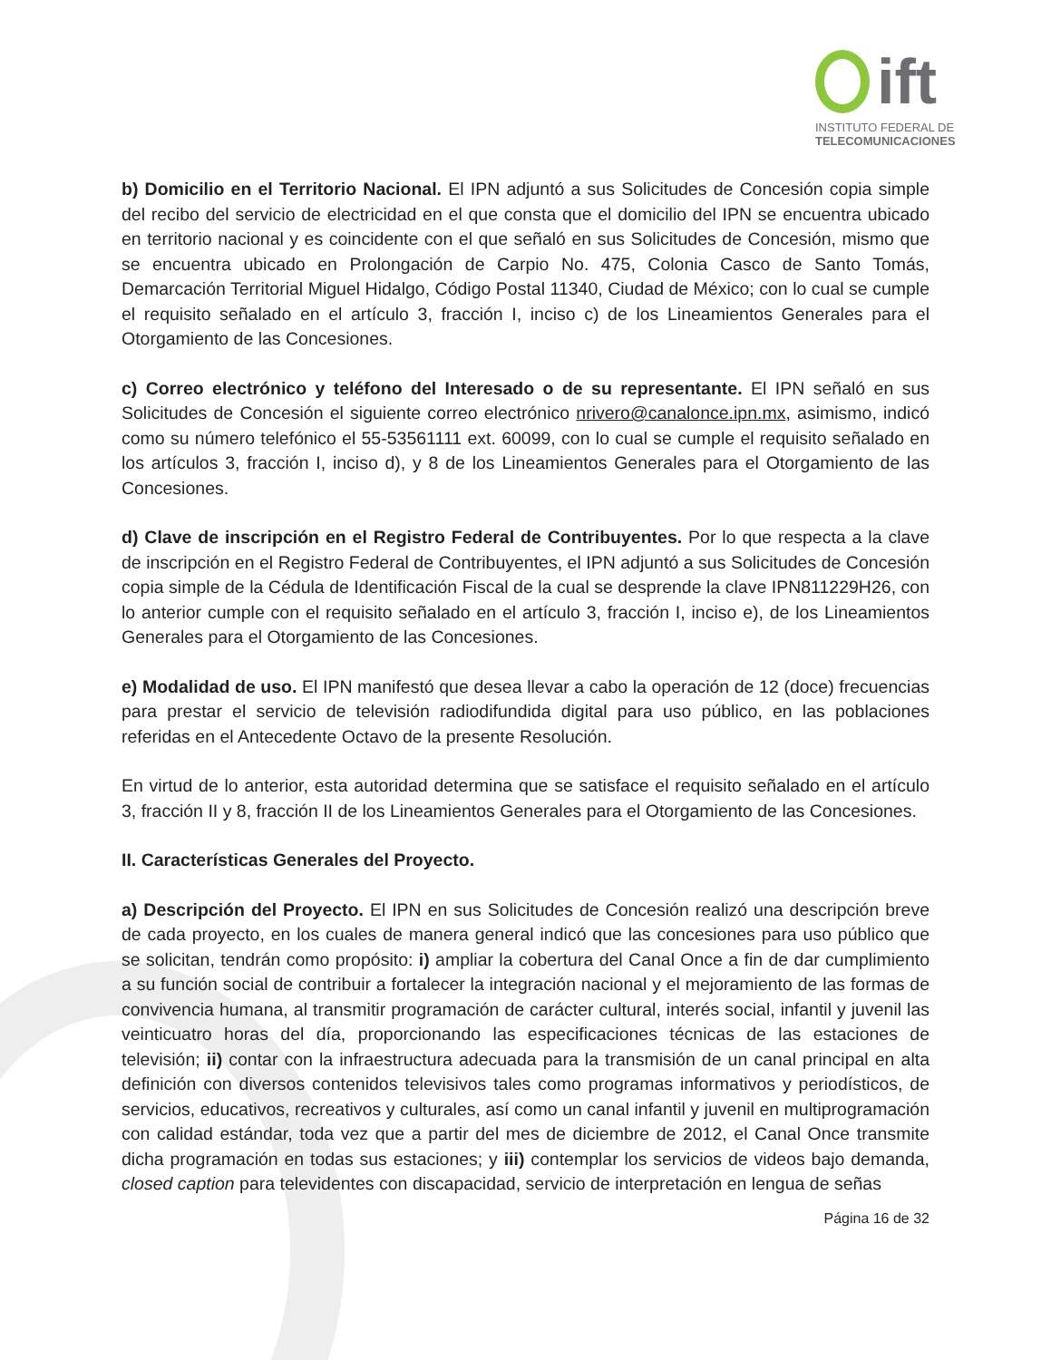ift
INSTITUTO FEDERAL DE
TELECOMUNICACIONES
b) Domicilio en el Territorio Nacional. El IPN adjuntó a sus Solicitudes de Concesión copia simple del recibo del servicio de electricidad en el que consta que el domicilio del IPN se encuentra ubicado en territorio nacional y es coincidente con el que señaló en sus Solicitudes de Concesión, mismo que se encuentra ubicado en Prolongación de Carpio No. 475, Colonia Casco de Santo Tomás, Demarcación Territorial Miguel Hidalgo, Código Postal 11340, Ciudad de México; con lo cual se cumple el requisito señalado en el artículo 3, fracción I, inciso c) de los Lineamientos Generales para el Otorgamiento de las Concesiones.
c) Correo electrónico y teléfono del Interesado o de su representante. El IPN señaló en sus Solicitudes de Concesión el siguiente correo electrónico nrivero@canalonce.ipn.mx, asimismo, indicó como su número telefónico el 55-53561111 ext. 60099, con lo cual se cumple el requisito señalado en los artículos 3, fracción I, inciso d), y 8 de los Lineamientos Generales para el Otorgamiento de las Concesiones.
d) Clave de inscripción en el Registro Federal de Contribuyentes. Por lo que respecta a la clave de inscripción en el Registro Federal de Contribuyentes, el IPN adjuntó a sus Solicitudes de Concesión copia simple de la Cédula de Identificación Fiscal de la cual se desprende la clave IPN811229H26, con lo anterior cumple con el requisito señalado en el artículo 3, fracción I, inciso e), de los Lineamientos Generales para el Otorgamiento de las Concesiones.
e) Modalidad de uso. El IPN manifestó que desea llevar a cabo la operación de 12 (doce) frecuencias para prestar el servicio de televisión radiodifundida digital para uso público, en las poblaciones referidas en el Antecedente Octavo de la presente Resolución.
En virtud de lo anterior, esta autoridad determina que se satisface el requisito señalado en el artículo 3, fracción II y 8, fracción II de los Lineamientos Generales para el Otorgamiento de las Concesiones.
II. Características Generales del Proyecto.
a) Descripción del Proyecto. El IPN en sus Solicitudes de Concesión realizó una descripción breve de cada proyecto, en los cuales de manera general indicó que las concesiones para uso público que se solicitan, tendrán como propósito: i) ampliar la cobertura del Canal Once a fin de dar cumplimiento a su función social de contribuir a fortalecer la integración nacional y el mejoramiento de las formas de convivencia humana, al transmitir programación de carácter cultural, interés social, infantil y juvenil las veinticuatro horas del día, proporcionando las especificaciones técnicas de las estaciones de televisión; ii) contar con la infraestructura adecuada para la transmisión de un canal principal en alta definición con diversos contenidos televisivos tales como programas informativos y periodísticos, de servicios, educativos, recreativos y culturales, así como un canal infantil y juvenil en multiprogramación con calidad estándar, toda vez que a partir del mes de diciembre de 2012, el Canal Once transmite dicha programación en todas sus estaciones; y iii) contemplar los servicios de videos bajo demanda, closed caption para televidentes con discapacidad, servicio de interpretación en lengua de señas
Página 16 de 32